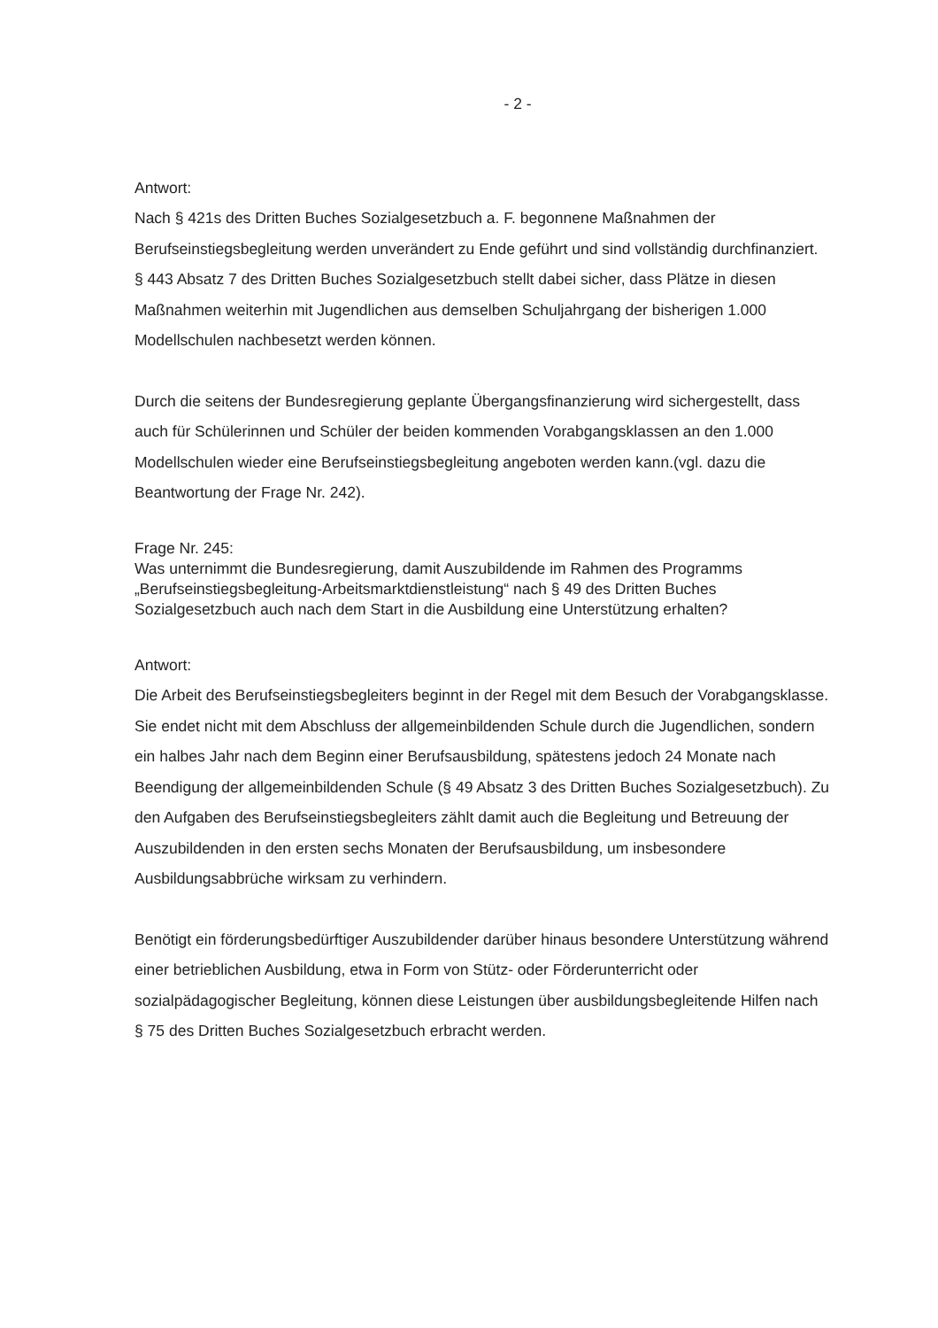- 2 -
Antwort:
Nach § 421s des Dritten Buches Sozialgesetzbuch a. F. begonnene Maßnahmen der Berufseinstiegsbegleitung werden unverändert zu Ende geführt und sind vollständig durchfinanziert. § 443 Absatz 7 des Dritten Buches Sozialgesetzbuch stellt dabei sicher, dass Plätze in diesen Maßnahmen weiterhin mit Jugendlichen aus demselben Schuljahrgang der bisherigen 1.000 Modellschulen nachbesetzt werden können.
Durch die seitens der Bundesregierung geplante Übergangsfinanzierung wird sichergestellt, dass auch für Schülerinnen und Schüler der beiden kommenden Vorabgangsklassen an den 1.000 Modellschulen wieder eine Berufseinstiegsbegleitung angeboten werden kann.(vgl. dazu die Beantwortung der Frage Nr. 242).
Frage Nr. 245:
Was unternimmt die Bundesregierung, damit Auszubildende im Rahmen des Programms „Berufseinstiegsbegleitung-Arbeitsmarktdienstleistung“ nach § 49 des Dritten Buches Sozialgesetzbuch auch nach dem Start in die Ausbildung eine Unterstützung erhalten?
Antwort:
Die Arbeit des Berufseinstiegsbegleiters beginnt in der Regel mit dem Besuch der Vorabgangsklasse. Sie endet nicht mit dem Abschluss der allgemeinbildenden Schule durch die Jugendlichen, sondern ein halbes Jahr nach dem Beginn einer Berufsausbildung, spätestens jedoch 24 Monate nach Beendigung der allgemeinbildenden Schule (§ 49 Absatz 3 des Dritten Buches Sozialgesetzbuch). Zu den Aufgaben des Berufseinstiegsbegleiters zählt damit auch die Begleitung und Betreuung der Auszubildenden in den ersten sechs Monaten der Berufsausbildung, um insbesondere Ausbildungsabbrüche wirksam zu verhindern.
Benötigt ein förderungsbedürftiger Auszubildender darüber hinaus besondere Unterstützung während einer betrieblichen Ausbildung, etwa in Form von Stütz- oder Förderunterricht oder sozialpädagogischer Begleitung, können diese Leistungen über ausbildungsbegleitende Hilfen nach § 75 des Dritten Buches Sozialgesetzbuch erbracht werden.